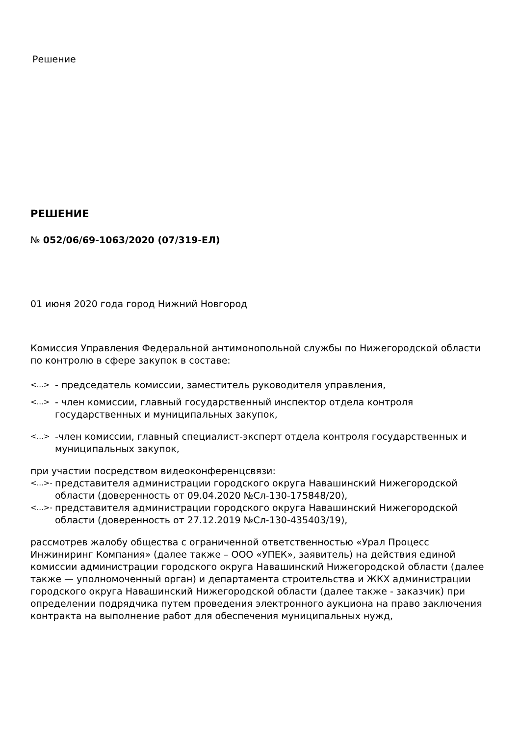Решение
РЕШЕНИЕ
№ 052/06/69-1063/2020 (07/319-ЕЛ)
01 июня 2020 года город Нижний Новгород
Комиссия Управления Федеральной антимонопольной службы по Нижегородской области по контролю в сфере закупок в составе:
<...> - председатель комиссии, заместитель руководителя управления,
<...> - член комиссии, главный государственный инспектор отдела контроля государственных и муниципальных закупок,
<...> -член комиссии, главный специалист-эксперт отдела контроля государственных и муниципальных закупок,
при участии посредством видеоконференцсвязи:
<...>- представителя администрации городского округа Навашинский Нижегородской области (доверенность от 09.04.2020 №Сл-130-175848/20),
<...>- представителя администрации городского округа Навашинский Нижегородской области (доверенность от 27.12.2019 №Сл-130-435403/19),
рассмотрев жалобу общества с ограниченной ответственностью «Урал Процесс Инжиниринг Компания» (далее также – ООО «УПЕК», заявитель) на действия единой комиссии администрации городского округа Навашинский Нижегородской области (далее также — уполномоченный орган) и департамента строительства и ЖКХ администрации городского округа Навашинский Нижегородской области (далее также - заказчик) при определении подрядчика путем проведения электронного аукциона на право заключения контракта на выполнение работ для обеспечения муниципальных нужд,